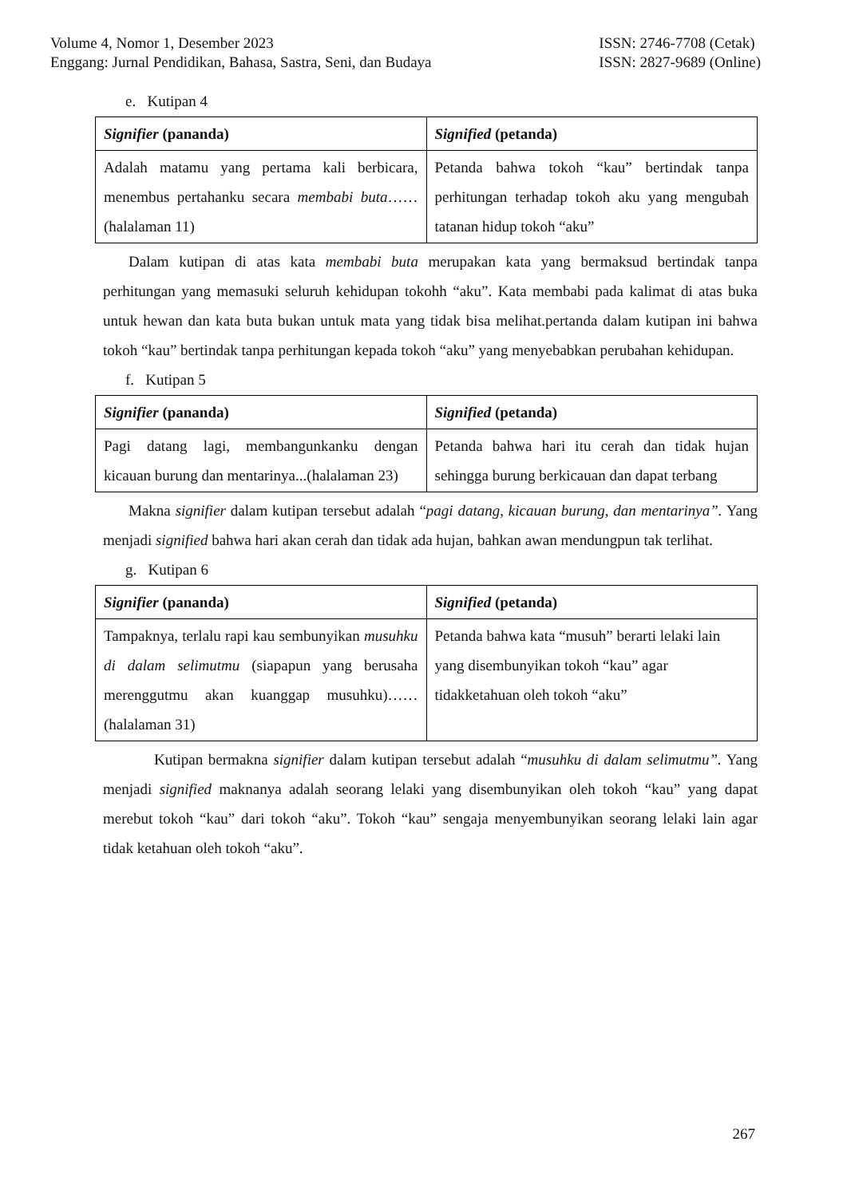Volume 4, Nomor 1, Desember 2023
Enggang: Jurnal Pendidikan, Bahasa, Sastra, Seni, dan Budaya
ISSN: 2746-7708 (Cetak)
ISSN: 2827-9689 (Online)
e. Kutipan 4
| Signifier (pananda) | Signified (petanda) |
| Adalah matamu yang pertama kali berbicara, menembus pertahanku secara membabi buta ……(halalaman 11) | Petanda bahwa tokoh “kau” bertindak tanpa perhitungan terhadap tokoh aku yang mengubah tatanan hidup tokoh “aku” |
Dalam kutipan di atas kata membabi buta merupakan kata yang bermaksud bertindak tanpa perhitungan yang memasuki seluruh kehidupan tokohh “aku”. Kata membabi pada kalimat di atas buka untuk hewan dan kata buta bukan untuk mata yang tidak bisa melihat.pertanda dalam kutipan ini bahwa tokoh “kau” bertindak tanpa perhitungan kepada tokoh “aku” yang menyebabkan perubahan kehidupan.
f. Kutipan 5
| Signifier (pananda) | Signified (petanda) |
| Pagi datang lagi, membangunkanku dengan kicauan burung dan mentarinya...(halalaman 23) | Petanda bahwa hari itu cerah dan tidak hujan sehingga burung berkicauan dan dapat terbang |
Makna signifier dalam kutipan tersebut adalah “pagi datang, kicauan burung, dan mentarinya”. Yang menjadi signified bahwa hari akan cerah dan tidak ada hujan, bahkan awan mendungpun tak terlihat.
g. Kutipan 6
| Signifier (pananda) | Signified (petanda) |
| Tampaknya, terlalu rapi kau sembunyikan musuhku di dalam selimutmu (siapapun yang berusaha merenggutmu akan kuanggap musuhku)……(halalaman 31) | Petanda bahwa kata “musuh” berarti lelaki lain yang disembunyikan tokoh “kau” agar tidakketahuan oleh tokoh “aku” |
Kutipan bermakna signifier dalam kutipan tersebut adalah “musuhku di dalam selimutmu”. Yang menjadi signified maknanya adalah seorang lelaki yang disembunyikan oleh tokoh “kau” yang dapat merebut tokoh “kau” dari tokoh “aku”. Tokoh “kau” sengaja menyembunyikan seorang lelaki lain agar tidak ketahuan oleh tokoh “aku”.
267